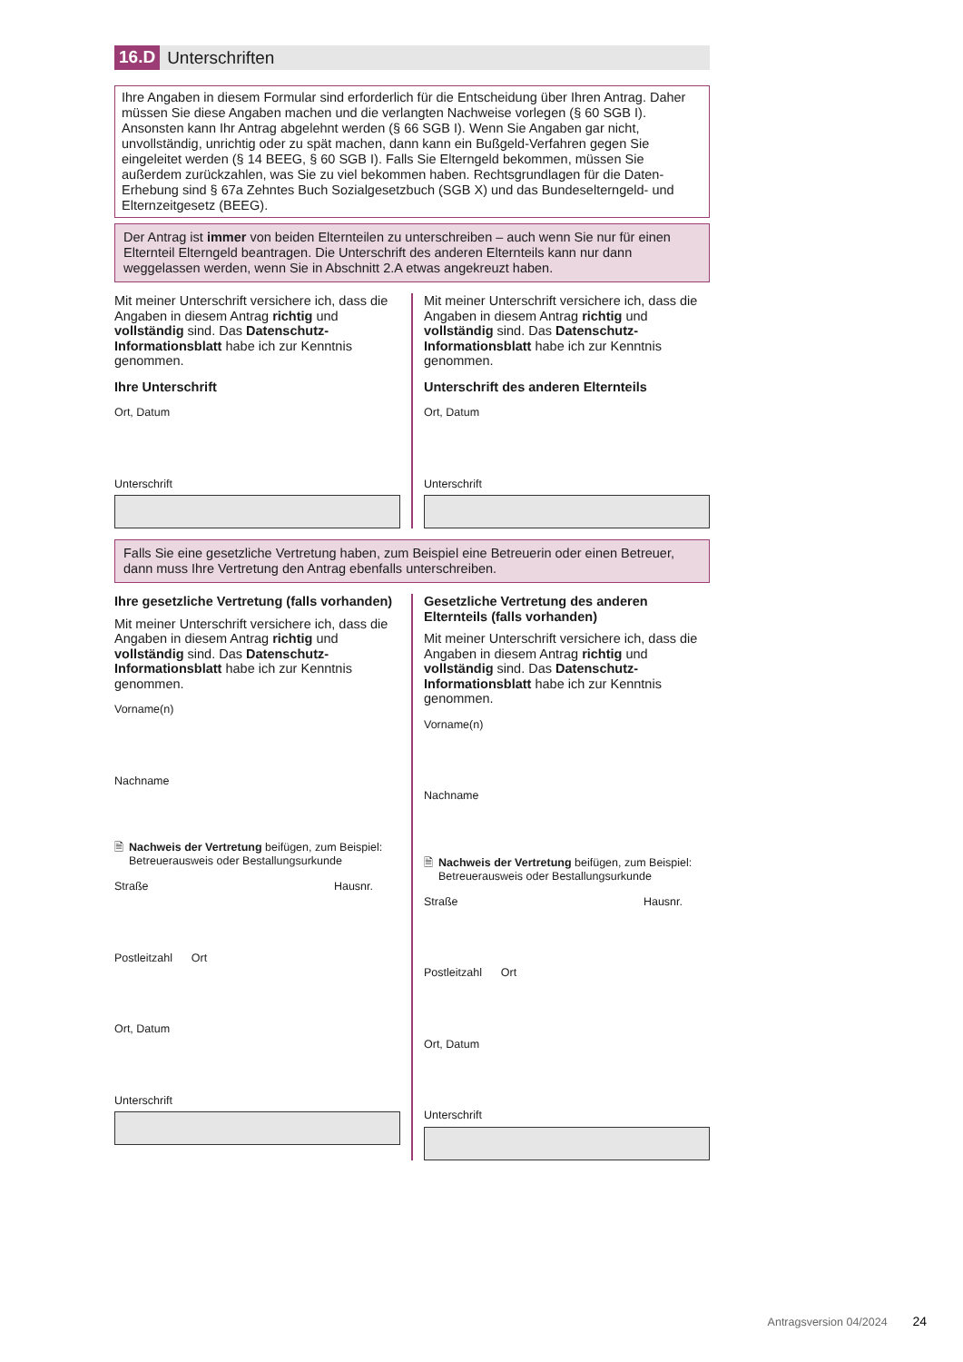16.D Unterschriften
Ihre Angaben in diesem Formular sind erforderlich für die Entscheidung über Ihren Antrag. Daher müssen Sie diese Angaben machen und die verlangten Nachweise vorlegen (§ 60 SGB I). Ansonsten kann Ihr Antrag abgelehnt werden (§ 66 SGB I). Wenn Sie Angaben gar nicht, unvollständig, unrichtig oder zu spät machen, dann kann ein Bußgeld-Verfahren gegen Sie eingeleitet werden (§ 14 BEEG, § 60 SGB I). Falls Sie Elterngeld bekommen, müssen Sie außerdem zurückzahlen, was Sie zu viel bekommen haben. Rechtsgrundlagen für die Daten-Erhebung sind § 67a Zehntes Buch Sozialgesetzbuch (SGB X) und das Bundeselterngeld- und Elternzeitgesetz (BEEG).
Der Antrag ist immer von beiden Elternteilen zu unterschreiben – auch wenn Sie nur für einen Elternteil Elterngeld beantragen. Die Unterschrift des anderen Elternteils kann nur dann weggelassen werden, wenn Sie in Abschnitt 2.A etwas angekreuzt haben.
Mit meiner Unterschrift versichere ich, dass die Angaben in diesem Antrag richtig und vollständig sind. Das Datenschutz-Informationsblatt habe ich zur Kenntnis genommen.
Ihre Unterschrift
Ort, Datum
Unterschrift
Mit meiner Unterschrift versichere ich, dass die Angaben in diesem Antrag richtig und vollständig sind. Das Datenschutz-Informationsblatt habe ich zur Kenntnis genommen.
Unterschrift des anderen Elternteils
Ort, Datum
Unterschrift
Falls Sie eine gesetzliche Vertretung haben, zum Beispiel eine Betreuerin oder einen Betreuer, dann muss Ihre Vertretung den Antrag ebenfalls unterschreiben.
Ihre gesetzliche Vertretung (falls vorhanden)
Mit meiner Unterschrift versichere ich, dass die Angaben in diesem Antrag richtig und vollständig sind. Das Datenschutz-Informationsblatt habe ich zur Kenntnis genommen.
Vorname(n)
Nachname
🗎 Nachweis der Vertretung beifügen, zum Beispiel: Betreuerausweis oder Bestallungsurkunde
Straße Hausnr.
Postleitzahl Ort
Ort, Datum
Unterschrift
Gesetzliche Vertretung des anderen Elternteils (falls vorhanden)
Mit meiner Unterschrift versichere ich, dass die Angaben in diesem Antrag richtig und vollständig sind. Das Datenschutz-Informationsblatt habe ich zur Kenntnis genommen.
Vorname(n)
Nachname
🗎 Nachweis der Vertretung beifügen, zum Beispiel: Betreuerausweis oder Bestallungsurkunde
Straße Hausnr.
Postleitzahl Ort
Ort, Datum
Unterschrift
Antragsversion 04/2024 24